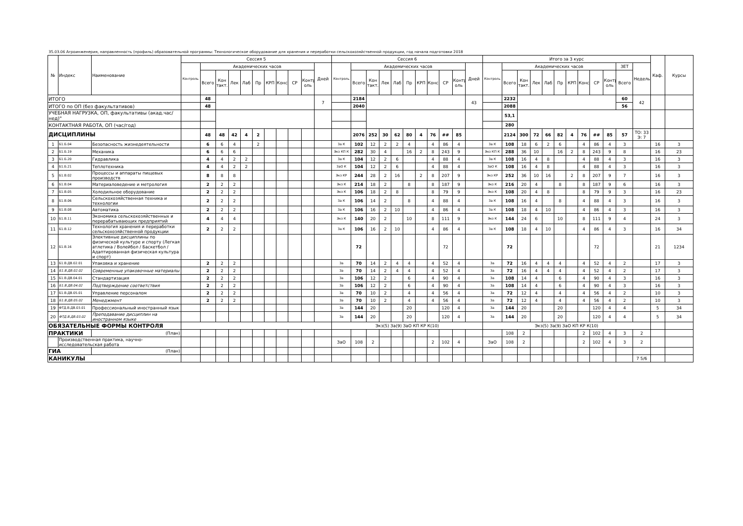35.03.06 Агроинженерия, направленность (профиль) образовательной программы: Технологическое оборудование для хранения и переработки сельскохозяйственной продукции, год начала подготовки 2018
| № | Индекс | Наименование | Сессия 5 | | | | | | | | | | | Сессия 6 | | | | | | | | | | | Итого за 3 курс | | | | | | | | | | | | Каф. | Курсы |
| --- | --- | --- | --- | --- | --- | --- | --- | --- | --- | --- | --- | --- | --- | --- | --- | --- | --- | --- | --- | --- | --- | --- | --- | --- | --- | --- | --- | --- | --- | --- | --- | --- | --- | --- | --- | --- | --- | --- |
| | | | Контроль | Академических часов | | | | | | | | | Дней | Контроль | Академических часов | | | | | | | | | Дней | Контроль | Академических часов | | | | | | | | | ЗЕТ | Недель | | |
| | | | | Всего | Кон такт. | Лек | Лаб | Пр | КРП | Конс | СР | Контр оль | | | Всего | Кон такт. | Лек | Лаб | Пр | КРП | Конс | СР | Контр оль | | | Всего | Кон такт. | Лек | Лаб | Пр | КРП | Конс | СР | Контр оль | Всего | | | |
| ИТОГО | | | | 48 | | | | | | | | | 7 | | 2184 | | | | | | | | | 43 | | 2232 | | | | | | | | | 60 | 42 | | |
| ИТОГО по ОП (без факультативов) | | | | 48 | | | | | | | | | | | 2040 | | | | | | | | | | | 2088 | | | | | | | | | 56 | | | |
| УЧЕБНАЯ НАГРУЗКА, ОП, факультативы (акад.час/нед)" | | | | | | | | | | | | | | | | | | | | | | | | | | 53,1 | | | | | | | | | | | | |
| КОНТАКТНАЯ РАБОТА, ОП (час/год) | | | | | | | | | | | | | | | | | | | | | | | | | | 280 | | | | | | | | | | | | |
| ДИСЦИПЛИНЫ | | | | 48 | 48 | 42 | 4 | 2 | | | | | | | 2076 | 252 | 30 | 62 | 80 | 4 | 76 | ## | 85 | | | 2124 | 300 | 72 | 66 | 82 | 4 | 76 | ## | 85 | 57 | ТО: 33 Э: 7 | | |
| 1 | Б1.Б.04 | Безопасность жизнедеятельности | | 6 | 6 | 4 | | 2 | | | | | | За К | 102 | 12 | 2 | 2 | 4 | | 4 | 86 | 4 | | За К | 108 | 18 | 6 | 2 | 6 | | 4 | 86 | 4 | 3 | | 16 | 3 |
| 2 | Б1.Б.19 | Механика | | 6 | 6 | 6 | | | | | | | | Экз КП К | 282 | 30 | 4 | | 16 | 2 | 8 | 243 | 9 | | Экз КП К | 288 | 36 | 10 | | 16 | 2 | 8 | 243 | 9 | 8 | | 16 | 23 |
| 3 | Б1.Б.20 | Гидравлика | | 4 | 4 | 2 | 2 | | | | | | | За К | 104 | 12 | 2 | 6 | | | 4 | 88 | 4 | | За К | 108 | 16 | 4 | 8 | | | 4 | 88 | 4 | 3 | | 16 | 3 |
| 4 | Б1.Б.21 | Теплотехника | | 4 | 4 | 2 | 2 | | | | | | | ЗаО К | 104 | 12 | 2 | 6 | | | 4 | 88 | 4 | | ЗаО К | 108 | 16 | 4 | 8 | | | 4 | 88 | 4 | 3 | | 16 | 3 |
| 5 | Б1.В.02 | Процессы и аппараты пищевых производств | | 8 | 8 | 8 | | | | | | | | Экз КР | 244 | 28 | 2 | 16 | | 2 | 8 | 207 | 9 | | Экз КР | 252 | 36 | 10 | 16 | | 2 | 8 | 207 | 9 | 7 | | 16 | 3 |
| 6 | Б1.В.04 | Материаловедение и метрология | | 2 | 2 | 2 | | | | | | | | Экз К | 214 | 18 | 2 | | 8 | | 8 | 187 | 9 | | Экз К | 216 | 20 | 4 | | 8 | | 8 | 187 | 9 | 6 | | 16 | 3 |
| 7 | Б1.В.05 | Холодильное оборудование | | 2 | 2 | 2 | | | | | | | | Экз К | 106 | 18 | 2 | 8 | | | 8 | 79 | 9 | | Экз К | 108 | 20 | 4 | 8 | | | 8 | 79 | 9 | 3 | | 16 | 23 |
| 8 | Б1.В.06 | Сельскохозяйственная техника и технологии | | 2 | 2 | 2 | | | | | | | | За К | 106 | 14 | 2 | | 8 | | 4 | 88 | 4 | | За К | 108 | 16 | 4 | | 8 | | 4 | 88 | 4 | 3 | | 16 | 3 |
| 9 | Б1.В.08 | Автоматика | | 2 | 2 | 2 | | | | | | | | За К | 106 | 16 | 2 | 10 | | | 4 | 86 | 4 | | За К | 108 | 18 | 4 | 10 | | | 4 | 86 | 4 | 3 | | 16 | 3 |
| 10 | Б1.В.11 | Экономика сельскохозяйственных и перерабатывающих предприятий | | 4 | 4 | 4 | | | | | | | | Экз К | 140 | 20 | 2 | | 10 | | 8 | 111 | 9 | | Экз К | 144 | 24 | 6 | | 10 | | 8 | 111 | 9 | 4 | | 24 | 3 |
| 11 | Б1.В.12 | Технология хранения и переработки сельскохозяйственной продукции | | 2 | 2 | 2 | | | | | | | | За К | 106 | 16 | 2 | 10 | | | 4 | 86 | 4 | | За К | 108 | 18 | 4 | 10 | | | 4 | 86 | 4 | 3 | | 16 | 34 |
| 12 | Б1.В.16 | Элективные дисциплины по физической культуре и спорту (Легкая атлетика / Волейбол / Баскетбол / Адаптированная физическая культура и спорт) | | | | | | | | | | | | | 72 | | | | | | | 72 | | | | 72 | | | | | | | 72 | | | | 21 | 1234 |
| 13 | Б1.В.ДВ.02.01 | Упаковка и хранение | | 2 | 2 | 2 | | | | | | | | За | 70 | 14 | 2 | 4 | 4 | | 4 | 52 | 4 | | За | 72 | 16 | 4 | 4 | 4 | | 4 | 52 | 4 | 2 | | 17 | 3 |
| 14 | Б1.В.ДВ.02.02 | Современные упаковочные материалы | | 2 | 2 | 2 | | | | | | | | За | 70 | 14 | 2 | 4 | 4 | | 4 | 52 | 4 | | За | 72 | 16 | 4 | 4 | 4 | | 4 | 52 | 4 | 2 | | 17 | 3 |
| 15 | Б1.В.ДВ.04.01 | Стандартизация | | 2 | 2 | 2 | | | | | | | | За | 106 | 12 | 2 | | 6 | | 4 | 90 | 4 | | За | 108 | 14 | 4 | | 6 | | 4 | 90 | 4 | 3 | | 16 | 3 |
| 16 | Б1.В.ДВ.04.02 | Подтверждение соответствия | | 2 | 2 | 2 | | | | | | | | За | 106 | 12 | 2 | | 6 | | 4 | 90 | 4 | | За | 108 | 14 | 4 | | 6 | | 4 | 90 | 4 | 3 | | 16 | 3 |
| 17 | Б1.В.ДВ.05.01 | Управление персоналом | | 2 | 2 | 2 | | | | | | | | За | 70 | 10 | 2 | | 4 | | 4 | 56 | 4 | | За | 72 | 12 | 4 | | 4 | | 4 | 56 | 4 | 2 | | 10 | 3 |
| 18 | Б1.В.ДВ.05.02 | Менеджмент | | 2 | 2 | 2 | | | | | | | | За | 70 | 10 | 2 | | 4 | | 4 | 56 | 4 | | За | 72 | 12 | 4 | | 4 | | 4 | 56 | 4 | 2 | | 10 | 3 |
| 19 | ФТД.В.ДВ.03.01 | Профессиональный иностранный язык | | | | | | | | | | | | За | 144 | 20 | | | 20 | | | 120 | 4 | | За | 144 | 20 | | | 20 | | | 120 | 4 | 4 | | 5 | 34 |
| 20 | ФТД.В.ДВ.03.02 | Преподавание дисциплин на иностранном языке | | | | | | | | | | | | За | 144 | 20 | | | 20 | | | 120 | 4 | | За | 144 | 20 | | | 20 | | | 120 | 4 | 4 | | 5 | 34 |
| ОБЯЗАТЕЛЬНЫЕ ФОРМЫ КОНТРОЛЯ | | | | | | | | | | | | | | Экз(5) За(9) ЗаО КП КР К(10) | | | | | | | | | | | Экз(5) За(9) ЗаО КП КР К(10) | | | | | | | | | | | | | |
| ПРАКТИКИ | | (План) | | | | | | | | | | | | | | | | | | | | | | | | 108 | 2 | | | | | 2 | 102 | 4 | 3 | 2 | | |
| | Производственная практика, научно-исследовательская работа | | | | | | | | | | | | | ЗаО | 108 | 2 | | | | | 2 | 102 | 4 | | ЗаО | 108 | 2 | | | | | 2 | 102 | 4 | 3 | 2 | | |
| ГИА | | (План) | | | | | | | | | | | | | | | | | | | | | | | | | | | | | | | | | | | | |
| КАНИКУЛЫ | | | | | | | | | | | | | | | | | | | | | | | | | | | | | | | | | | | | 7 5/6 | | |